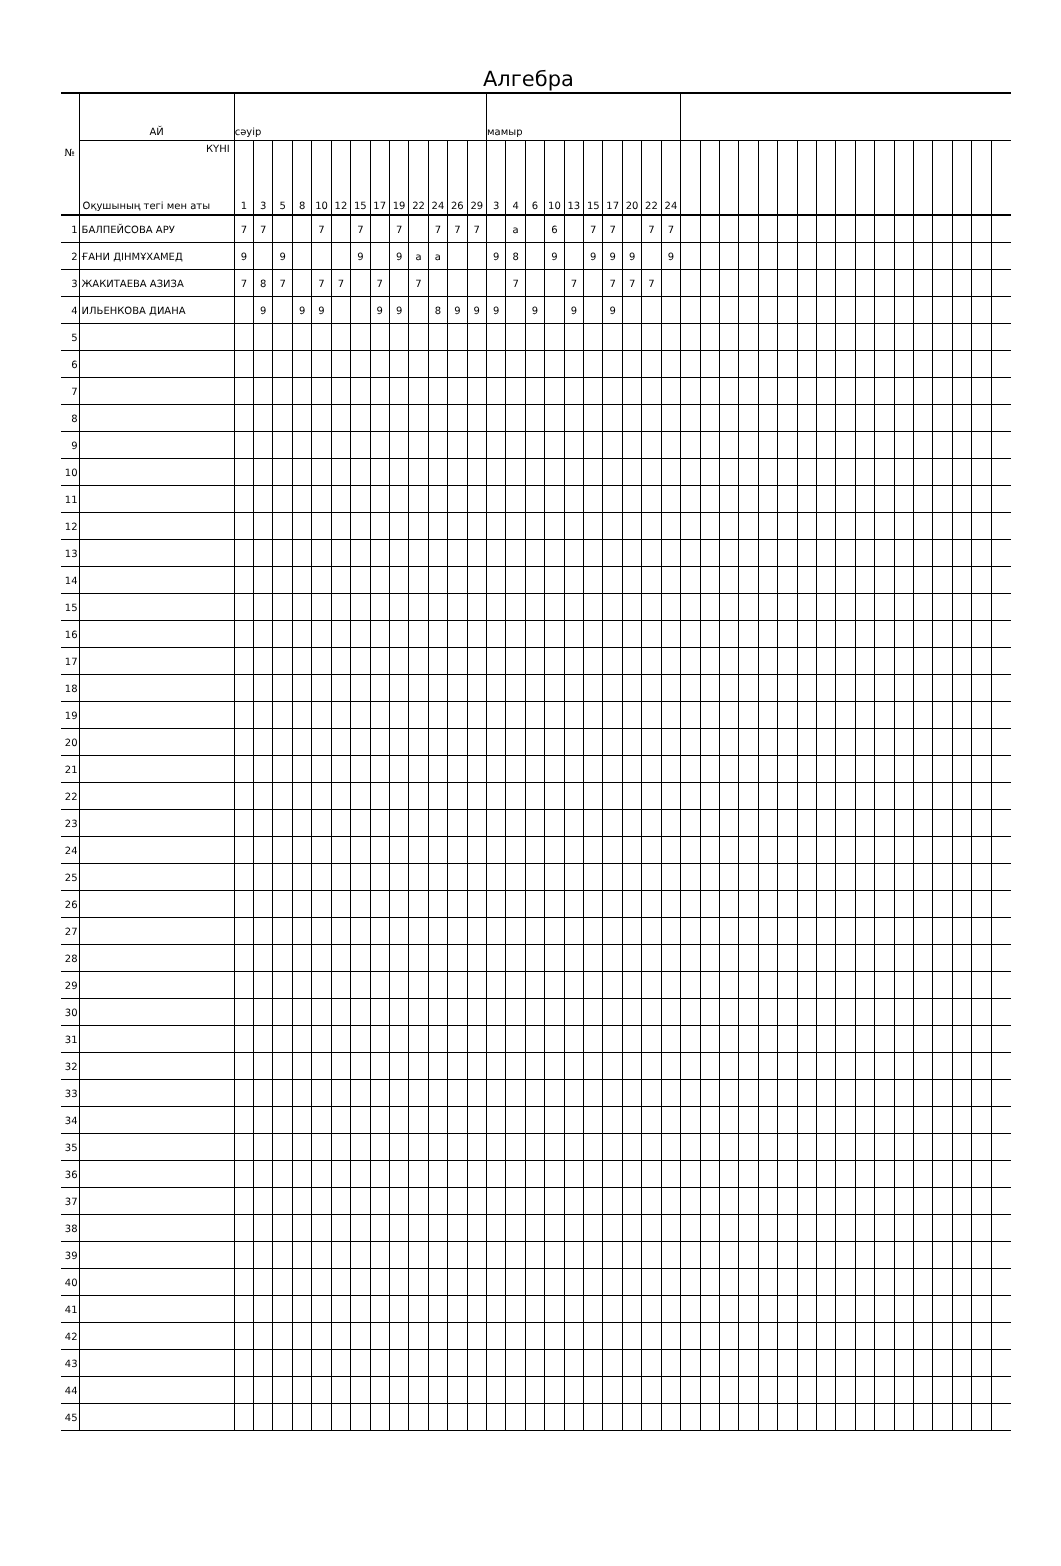Алгебра
| № | АЙ | сәуір | | | | | | | | | | | | | мамыр | | | | | | | | | | | | | | | | | | | | | | | | | | |
| --- | --- | --- | --- | --- | --- | --- | --- | --- | --- | --- | --- | --- | --- | --- | --- | --- | --- | --- | --- | --- | --- | --- | --- | --- | --- | --- | --- | --- | --- | --- | --- | --- | --- | --- | --- | --- | --- | --- | --- | --- | --- |
| | КҮНІ Оқушының тегі мен аты | 1 | 3 | 5 | 8 | 10 | 12 | 15 | 17 | 19 | 22 | 24 | 26 | 29 | 3 | 4 | 6 | 10 | 13 | 15 | 17 | 20 | 22 | 24 | | | | | | | | | | | | | | | | | |
| 1 | БАЛПЕЙСОВА АРУ | 7 | 7 | | | 7 | | 7 | | 7 | | 7 | 7 | 7 | | а | | 6 | | 7 | 7 | | 7 | 7 | | | | | | | | | | | | | | | | | |
| 2 | ҒАНИ ДІНМҰХАМЕД | 9 | | 9 | | | | 9 | | 9 | а | а | | | 9 | 8 | | 9 | | 9 | 9 | 9 | | 9 | | | | | | | | | | | | | | | | | |
| 3 | ЖАКИТАЕВА АЗИЗА | 7 | 8 | 7 | | 7 | 7 | | 7 | | 7 | | | | | 7 | | | 7 | | 7 | 7 | 7 | | | | | | | | | | | | | | | | | | |
| 4 | ИЛЬЕНКОВА ДИАНА | | 9 | | 9 | 9 | | | 9 | 9 | | 8 | 9 | 9 | 9 | | 9 | | 9 | | 9 | | | | | | | | | | | | | | | | | | | | |
| 5 | | | | | | | | | | | | | | | | | | | | | | | | | | | | | | | | | | | | | | | | | |
| 6 | | | | | | | | | | | | | | | | | | | | | | | | | | | | | | | | | | | | | | | | | |
| 7 | | | | | | | | | | | | | | | | | | | | | | | | | | | | | | | | | | | | | | | | | |
| 8 | | | | | | | | | | | | | | | | | | | | | | | | | | | | | | | | | | | | | | | | | |
| 9 | | | | | | | | | | | | | | | | | | | | | | | | | | | | | | | | | | | | | | | | | |
| 10 | | | | | | | | | | | | | | | | | | | | | | | | | | | | | | | | | | | | | | | | | |
| 11 | | | | | | | | | | | | | | | | | | | | | | | | | | | | | | | | | | | | | | | | | |
| 12 | | | | | | | | | | | | | | | | | | | | | | | | | | | | | | | | | | | | | | | | | |
| 13 | | | | | | | | | | | | | | | | | | | | | | | | | | | | | | | | | | | | | | | | | |
| 14 | | | | | | | | | | | | | | | | | | | | | | | | | | | | | | | | | | | | | | | | | |
| 15 | | | | | | | | | | | | | | | | | | | | | | | | | | | | | | | | | | | | | | | | | |
| 16 | | | | | | | | | | | | | | | | | | | | | | | | | | | | | | | | | | | | | | | | | |
| 17 | | | | | | | | | | | | | | | | | | | | | | | | | | | | | | | | | | | | | | | | | |
| 18 | | | | | | | | | | | | | | | | | | | | | | | | | | | | | | | | | | | | | | | | | |
| 19 | | | | | | | | | | | | | | | | | | | | | | | | | | | | | | | | | | | | | | | | | |
| 20 | | | | | | | | | | | | | | | | | | | | | | | | | | | | | | | | | | | | | | | | | |
| 21 | | | | | | | | | | | | | | | | | | | | | | | | | | | | | | | | | | | | | | | | | |
| 22 | | | | | | | | | | | | | | | | | | | | | | | | | | | | | | | | | | | | | | | | | |
| 23 | | | | | | | | | | | | | | | | | | | | | | | | | | | | | | | | | | | | | | | | | |
| 24 | | | | | | | | | | | | | | | | | | | | | | | | | | | | | | | | | | | | | | | | | |
| 25 | | | | | | | | | | | | | | | | | | | | | | | | | | | | | | | | | | | | | | | | | |
| 26 | | | | | | | | | | | | | | | | | | | | | | | | | | | | | | | | | | | | | | | | | |
| 27 | | | | | | | | | | | | | | | | | | | | | | | | | | | | | | | | | | | | | | | | | |
| 28 | | | | | | | | | | | | | | | | | | | | | | | | | | | | | | | | | | | | | | | | | |
| 29 | | | | | | | | | | | | | | | | | | | | | | | | | | | | | | | | | | | | | | | | | |
| 30 | | | | | | | | | | | | | | | | | | | | | | | | | | | | | | | | | | | | | | | | | |
| 31 | | | | | | | | | | | | | | | | | | | | | | | | | | | | | | | | | | | | | | | | | |
| 32 | | | | | | | | | | | | | | | | | | | | | | | | | | | | | | | | | | | | | | | | | |
| 33 | | | | | | | | | | | | | | | | | | | | | | | | | | | | | | | | | | | | | | | | | |
| 34 | | | | | | | | | | | | | | | | | | | | | | | | | | | | | | | | | | | | | | | | | |
| 35 | | | | | | | | | | | | | | | | | | | | | | | | | | | | | | | | | | | | | | | | | |
| 36 | | | | | | | | | | | | | | | | | | | | | | | | | | | | | | | | | | | | | | | | | |
| 37 | | | | | | | | | | | | | | | | | | | | | | | | | | | | | | | | | | | | | | | | | |
| 38 | | | | | | | | | | | | | | | | | | | | | | | | | | | | | | | | | | | | | | | | | |
| 39 | | | | | | | | | | | | | | | | | | | | | | | | | | | | | | | | | | | | | | | | | |
| 40 | | | | | | | | | | | | | | | | | | | | | | | | | | | | | | | | | | | | | | | | | |
| 41 | | | | | | | | | | | | | | | | | | | | | | | | | | | | | | | | | | | | | | | | | |
| 42 | | | | | | | | | | | | | | | | | | | | | | | | | | | | | | | | | | | | | | | | | |
| 43 | | | | | | | | | | | | | | | | | | | | | | | | | | | | | | | | | | | | | | | | | |
| 44 | | | | | | | | | | | | | | | | | | | | | | | | | | | | | | | | | | | | | | | | | |
| 45 | | | | | | | | | | | | | | | | | | | | | | | | | | | | | | | | | | | | | | | | | |